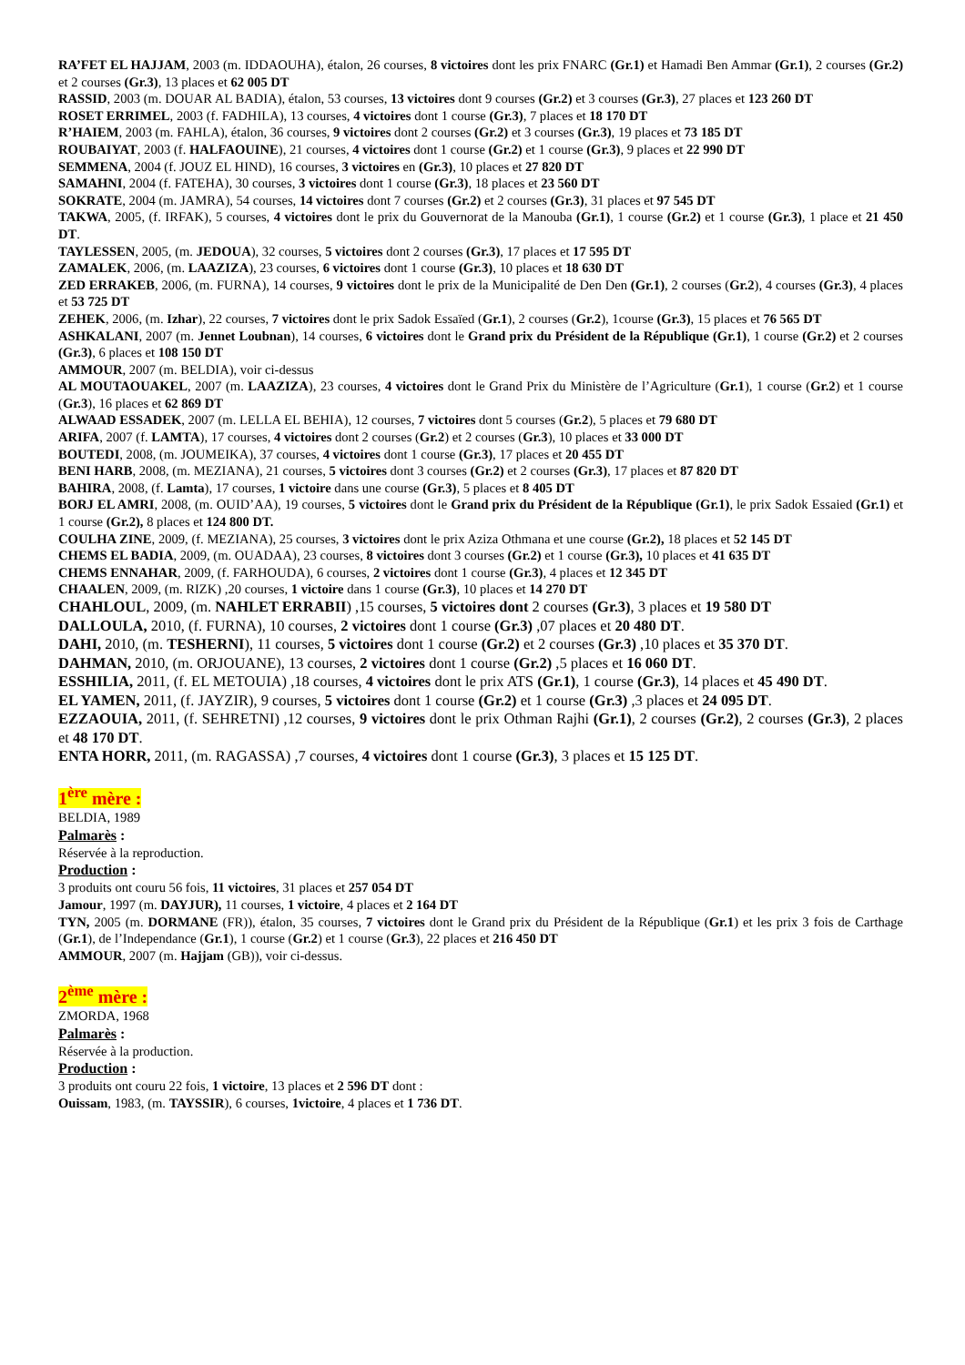RA’FET EL HAJJAM, 2003 (m. IDDAOUHA), étalon, 26 courses, 8 victoires dont les prix FNARC (Gr.1) et Hamadi Ben Ammar (Gr.1), 2 courses (Gr.2) et 2 courses (Gr.3), 13 places et 62 005 DT
RASSID, 2003 (m. DOUAR AL BADIA), étalon, 53 courses, 13 victoires dont 9 courses (Gr.2) et 3 courses (Gr.3), 27 places et 123 260 DT
ROSET ERRIMEL, 2003 (f. FADHILA), 13 courses, 4 victoires dont 1 course (Gr.3), 7 places et 18 170 DT
R’HAIEM, 2003 (m. FAHLA), étalon, 36 courses, 9 victoires dont 2 courses (Gr.2) et 3 courses (Gr.3), 19 places et 73 185 DT
ROUBAIYAT, 2003 (f. HALFAOUINE), 21 courses, 4 victoires dont 1 course (Gr.2) et 1 course (Gr.3), 9 places et 22 990 DT
SEMMENA, 2004 (f. JOUZ EL HIND), 16 courses, 3 victoires en (Gr.3), 10 places et 27 820 DT
SAMAHNI, 2004 (f. FATEHA), 30 courses, 3 victoires dont 1 course (Gr.3), 18 places et 23 560 DT
SOKRATE, 2004 (m. JAMRA), 54 courses, 14 victoires dont 7 courses (Gr.2) et 2 courses (Gr.3), 31 places et 97 545 DT
TAKWA, 2005, (f. IRFAK), 5 courses, 4 victoires dont le prix du Gouvernorat de la Manouba (Gr.1), 1 course (Gr.2) et 1 course (Gr.3), 1 place et 21 450 DT.
TAYLESSEN, 2005, (m. JEDOUA), 32 courses, 5 victoires dont 2 courses (Gr.3), 17 places et 17 595 DT
ZAMALEK, 2006, (m. LAAZIZA), 23 courses, 6 victoires dont 1 course (Gr.3), 10 places et 18 630 DT
ZED ERRAKEB, 2006, (m. FURNA), 14 courses, 9 victoires dont le prix de la Municipalité de Den Den (Gr.1), 2 courses (Gr.2), 4 courses (Gr.3), 4 places et 53 725 DT
ZEHEK, 2006, (m. Izhar), 22 courses, 7 victoires dont le prix Sadok Essaïed (Gr.1), 2 courses (Gr.2), 1course (Gr.3), 15 places et 76 565 DT
ASHKALANI, 2007 (m. Jennet Loubnan), 14 courses, 6 victoires dont le Grand prix du Président de la République (Gr.1), 1 course (Gr.2) et 2 courses (Gr.3), 6 places et 108 150 DT
AMMOUR, 2007 (m. BELDIA), voir ci-dessus
AL MOUTAOUAKEL, 2007 (m. LAAZIZA), 23 courses, 4 victoires dont le Grand Prix du Ministère de l’Agriculture (Gr.1), 1 course (Gr.2) et 1 course (Gr.3), 16 places et 62 869 DT
ALWAAD ESSADEK, 2007 (m. LELLA EL BEHIA), 12 courses, 7 victoires dont 5 courses (Gr.2), 5 places et 79 680 DT
ARIFA, 2007 (f. LAMTA), 17 courses, 4 victoires dont 2 courses (Gr.2) et 2 courses (Gr.3), 10 places et 33 000 DT
BOUTEDI, 2008, (m. JOUMEIKA), 37 courses, 4 victoires dont 1 course (Gr.3), 17 places et 20 455 DT
BENI HARB, 2008, (m. MEZIANA), 21 courses, 5 victoires dont 3 courses (Gr.2) et 2 courses (Gr.3), 17 places et 87 820 DT
BAHIRA, 2008, (f. Lamta), 17 courses, 1 victoire dans une course (Gr.3), 5 places et 8 405 DT
BORJ EL AMRI, 2008, (m. OUID’AA), 19 courses, 5 victoires dont le Grand prix du Président de la République (Gr.1), le prix Sadok Essaied (Gr.1) et 1 course (Gr.2), 8 places et 124 800 DT.
COULHA ZINE, 2009, (f. MEZIANA), 25 courses, 3 victoires dont le prix Aziza Othmana et une course (Gr.2), 18 places et 52 145 DT
CHEMS EL BADIA, 2009, (m. OUADAA), 23 courses, 8 victoires dont 3 courses (Gr.2) et 1 course (Gr.3), 10 places et 41 635 DT
CHEMS ENNAHAR, 2009, (f. FARHOUDA), 6 courses, 2 victoires dont 1 course (Gr.3), 4 places et 12 345 DT
CHAALEN, 2009, (m. RIZK) ,20 courses, 1 victoire dans 1 course (Gr.3), 10 places et 14 270 DT
CHAHLOUL, 2009, (m. NAHLET ERRABII) ,15 courses, 5 victoires dont 2 courses (Gr.3), 3 places et 19 580 DT
DALLOULA, 2010, (f. FURNA), 10 courses, 2 victoires dont 1 course (Gr.3) ,07 places et 20 480 DT.
DAHI, 2010, (m. TESHERNI), 11 courses, 5 victoires dont 1 course (Gr.2) et 2 courses (Gr.3) ,10 places et 35 370 DT.
DAHMAN, 2010, (m. ORJOUANE), 13 courses, 2 victoires dont 1 course (Gr.2) ,5 places et 16 060 DT.
ESSHILIA, 2011, (f. EL METOUIA) ,18 courses, 4 victoires dont le prix ATS (Gr.1), 1 course (Gr.3), 14 places et 45 490 DT.
EL YAMEN, 2011, (f. JAYZIR), 9 courses, 5 victoires dont 1 course (Gr.2) et 1 course (Gr.3) ,3 places et 24 095 DT.
EZZAOUIA, 2011, (f. SEHRETNI) ,12 courses, 9 victoires dont le prix Othman Rajhi (Gr.1), 2 courses (Gr.2), 2 courses (Gr.3), 2 places et 48 170 DT.
ENTA HORR, 2011, (m. RAGASSA) ,7 courses, 4 victoires dont 1 course (Gr.3), 3 places et 15 125 DT.
1<sup>ère</sup> mère :
BELDIA, 1989
Palmarès :
Réservée à la reproduction.
Production :
3 produits ont couru 56 fois, 11 victoires, 31 places et 257 054 DT
Jamour, 1997 (m. DAYJUR), 11 courses, 1 victoire, 4 places et 2 164 DT
TYN, 2005 (m. DORMANE (FR)), étalon, 35 courses, 7 victoires dont le Grand prix du Président de la République (Gr.1) et les prix 3 fois de Carthage (Gr.1), de l’Independance (Gr.1), 1 course (Gr.2) et 1 course (Gr.3), 22 places et 216 450 DT
AMMOUR, 2007 (m. Hajjam (GB)), voir ci-dessus.
2<sup>ème</sup> mère :
ZMORDA, 1968
Palmarès :
Réservée à la production.
Production :
3 produits ont couru 22 fois, 1 victoire, 13 places et 2 596 DT dont :
Ouissam, 1983, (m. TAYSSIR), 6 courses, 1victoire, 4 places et 1 736 DT.